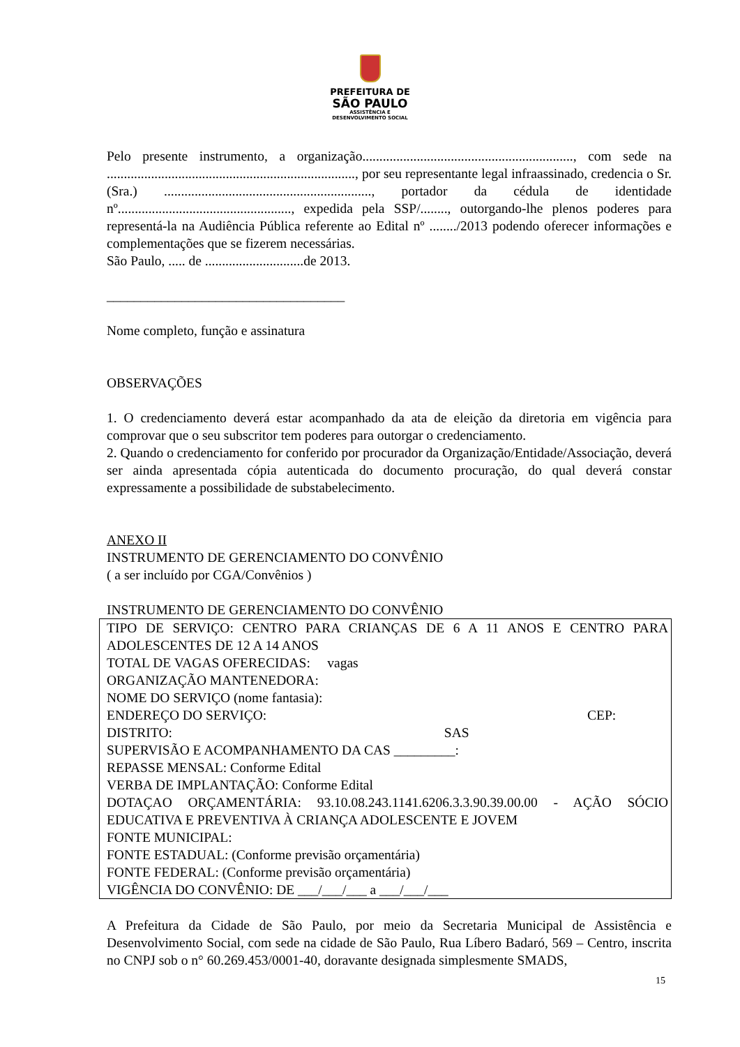PREFEITURA DE
SÃO PAULO
ASSISTÊNCIA E
DESENVOLVIMENTO SOCIAL
Pelo presente instrumento, a organização.............................................................., com sede na ........................................................................., por seu representante legal infraassinado, credencia o Sr.(Sra.) ............................................................., portador da cédula de identidade nº..................................................., expedida pela SSP/........, outorgando-lhe plenos poderes para representá-la na Audiência Pública referente ao Edital nº ......../2013 podendo oferecer informações e complementações que se fizerem necessárias.
São Paulo, ..... de .............................de 2013.
___________________________________
Nome completo, função e assinatura
OBSERVAÇÕES
1. O credenciamento deverá estar acompanhado da ata de eleição da diretoria em vigência para comprovar que o seu subscritor tem poderes para outorgar o credenciamento.
2. Quando o credenciamento for conferido por procurador da Organização/Entidade/Associação, deverá ser ainda apresentada cópia autenticada do documento procuração, do qual deverá constar expressamente a possibilidade de substabelecimento.
ANEXO II
INSTRUMENTO DE GERENCIAMENTO DO CONVÊNIO
( a ser incluído por CGA/Convênios )
INSTRUMENTO DE GERENCIAMENTO DO CONVÊNIO
TIPO DE SERVIÇO: CENTRO PARA CRIANÇAS DE 6 A 11 ANOS E CENTRO PARA ADOLESCENTES DE 12 A 14 ANOS
TOTAL DE VAGAS OFERECIDAS: vagas
ORGANIZAÇÃO MANTENEDORA:
NOME DO SERVIÇO (nome fantasia):
ENDEREÇO DO SERVIÇO: CEP:
DISTRITO: SAS
SUPERVISÃO E ACOMPANHAMENTO DA CAS _________:
REPASSE MENSAL: Conforme Edital
VERBA DE IMPLANTAÇÃO: Conforme Edital
DOTAÇAO ORÇAMENTÁRIA: 93.10.08.243.1141.6206.3.3.90.39.00.00 - AÇÃO SÓCIO EDUCATIVA E PREVENTIVA À CRIANÇA ADOLESCENTE E JOVEM
FONTE MUNICIPAL:
FONTE ESTADUAL: (Conforme previsão orçamentária)
FONTE FEDERAL: (Conforme previsão orçamentária)
VIGÊNCIA DO CONVÊNIO: DE ___/___/___ a ___/___/___
A Prefeitura da Cidade de São Paulo, por meio da Secretaria Municipal de Assistência e Desenvolvimento Social, com sede na cidade de São Paulo, Rua Líbero Badaró, 569 – Centro, inscrita no CNPJ sob o n° 60.269.453/0001-40, doravante designada simplesmente SMADS,
15